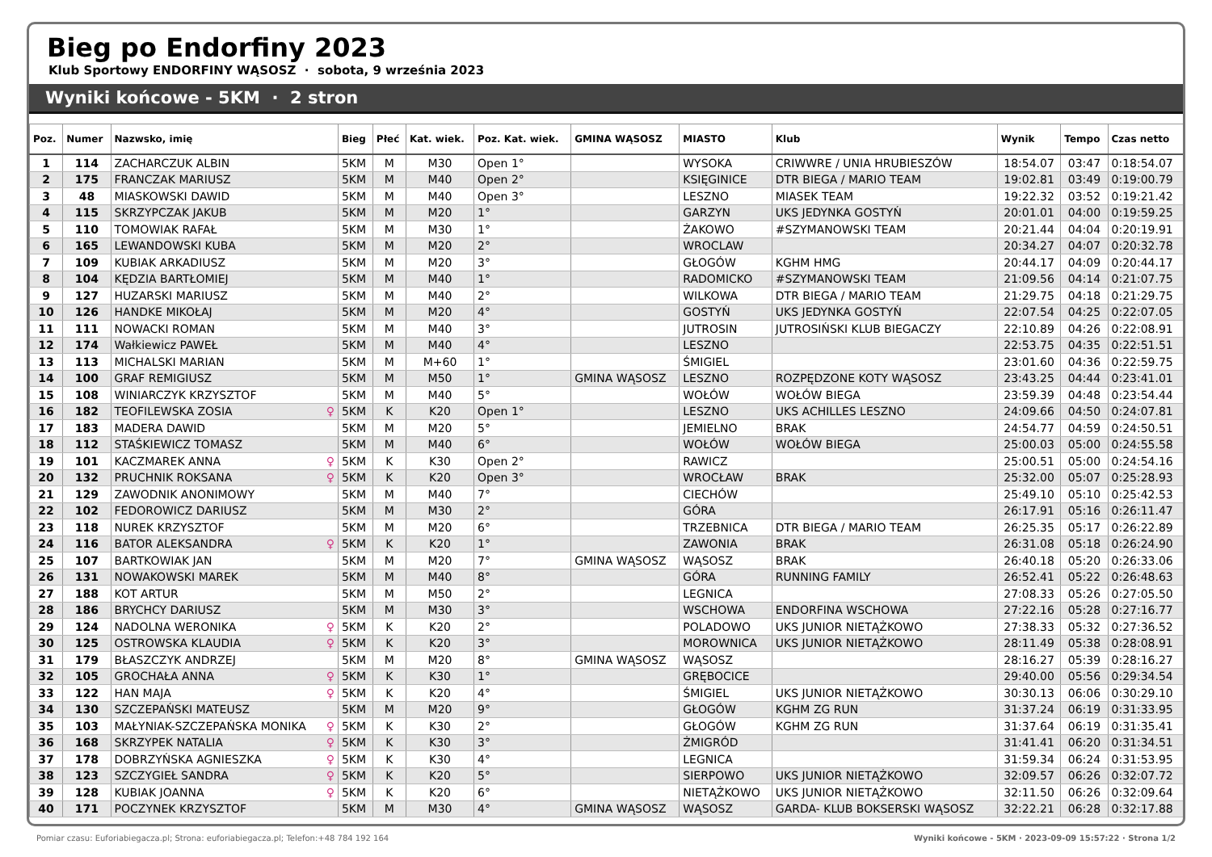Bieg po Endorfiny 2023
Klub Sportowy ENDORFINY WĄSOSZ · sobota, 9 września 2023
Wyniki końcowe - 5KM · 2 stron
| Poz. | Numer | Nazwsko, imię | Bieg | Płeć | Kat. wiek. | Poz. Kat. wiek. | GMINA WĄSOSZ | MIASTO | Klub | Wynik | Tempo | Czas netto |
| --- | --- | --- | --- | --- | --- | --- | --- | --- | --- | --- | --- | --- |
| 1 | 114 | ZACHARCZUK ALBIN | 5KM | M | M30 | Open 1° | | WYSOKA | CRIWWRE / UNIA HRUBIESZÓW | 18:54.07 | 03:47 | 0:18:54.07 |
| 2 | 175 | FRANCZAK MARIUSZ | 5KM | M | M40 | Open 2° | | KSIĘGINICE | DTR BIEGA / MARIO TEAM | 19:02.81 | 03:49 | 0:19:00.79 |
| 3 | 48 | MIASKOWSKI DAWID | 5KM | M | M40 | Open 3° | | LESZNO | MIASEK TEAM | 19:22.32 | 03:52 | 0:19:21.42 |
| 4 | 115 | SKRZYPCZAK JAKUB | 5KM | M | M20 | 1° | | GARZYN | UKS JEDYNKA GOSTYŃ | 20:01.01 | 04:00 | 0:19:59.25 |
| 5 | 110 | TOMOWIAK RAFAŁ | 5KM | M | M30 | 1° | | ŻAKOWO | #SZYMANOWSKI TEAM | 20:21.44 | 04:04 | 0:20:19.91 |
| 6 | 165 | LEWANDOWSKI KUBA | 5KM | M | M20 | 2° | | WROCLAW | | 20:34.27 | 04:07 | 0:20:32.78 |
| 7 | 109 | KUBIAK ARKADIUSZ | 5KM | M | M20 | 3° | | GŁOGÓW | KGHM HMG | 20:44.17 | 04:09 | 0:20:44.17 |
| 8 | 104 | KĘDZIA BARTŁOMIEJ | 5KM | M | M40 | 1° | | RADOMICKO | #SZYMANOWSKI TEAM | 21:09.56 | 04:14 | 0:21:07.75 |
| 9 | 127 | HUZARSKI MARIUSZ | 5KM | M | M40 | 2° | | WILKOWA | DTR BIEGA / MARIO TEAM | 21:29.75 | 04:18 | 0:21:29.75 |
| 10 | 126 | HANDKE MIKOŁAJ | 5KM | M | M20 | 4° | | GOSTYŃ | UKS JEDYNKA GOSTYŃ | 22:07.54 | 04:25 | 0:22:07.05 |
| 11 | 111 | NOWACKI ROMAN | 5KM | M | M40 | 3° | | JUTROSIN | JUTROSIŃSKI KLUB BIEGACZY | 22:10.89 | 04:26 | 0:22:08.91 |
| 12 | 174 | Wałkiewicz PAWEŁ | 5KM | M | M40 | 4° | | LESZNO | | 22:53.75 | 04:35 | 0:22:51.51 |
| 13 | 113 | MICHALSKI MARIAN | 5KM | M | M+60 | 1° | | ŚMIGIEL | | 23:01.60 | 04:36 | 0:22:59.75 |
| 14 | 100 | GRAF REMIGIUSZ | 5KM | M | M50 | 1° | GMINA WĄSOSZ | LESZNO | ROZPĘDZONE KOTY WĄSOSZ | 23:43.25 | 04:44 | 0:23:41.01 |
| 15 | 108 | WINIARCZYK KRZYSZTOF | 5KM | M | M40 | 5° | | WOŁÓW | WOŁÓW BIEGA | 23:59.39 | 04:48 | 0:23:54.44 |
| 16 | 182 | TEOFILEWSKA ZOSIA ♀ | 5KM | K | K20 | Open 1° | | LESZNO | UKS ACHILLES LESZNO | 24:09.66 | 04:50 | 0:24:07.81 |
| 17 | 183 | MADERA DAWID | 5KM | M | M20 | 5° | | JEMIELNO | BRAK | 24:54.77 | 04:59 | 0:24:50.51 |
| 18 | 112 | STAŚKIEWICZ TOMASZ | 5KM | M | M40 | 6° | | WOŁÓW | WOŁÓW BIEGA | 25:00.03 | 05:00 | 0:24:55.58 |
| 19 | 101 | KACZMAREK ANNA ♀ | 5KM | K | K30 | Open 2° | | RAWICZ | | 25:00.51 | 05:00 | 0:24:54.16 |
| 20 | 132 | PRUCHNIK ROKSANA ♀ | 5KM | K | K20 | Open 3° | | WROCŁAW | BRAK | 25:32.00 | 05:07 | 0:25:28.93 |
| 21 | 129 | ZAWODNIK ANONIMOWY | 5KM | M | M40 | 7° | | CIECHÓW | | 25:49.10 | 05:10 | 0:25:42.53 |
| 22 | 102 | FEDOROWICZ DARIUSZ | 5KM | M | M30 | 2° | | GÓRA | | 26:17.91 | 05:16 | 0:26:11.47 |
| 23 | 118 | NUREK KRZYSZTOF | 5KM | M | M20 | 6° | | TRZEBNICA | DTR BIEGA / MARIO TEAM | 26:25.35 | 05:17 | 0:26:22.89 |
| 24 | 116 | BATOR ALEKSANDRA ♀ | 5KM | K | K20 | 1° | | ZAWONIA | BRAK | 26:31.08 | 05:18 | 0:26:24.90 |
| 25 | 107 | BARTKOWIAK JAN | 5KM | M | M20 | 7° | GMINA WĄSOSZ | WĄSOSZ | BRAK | 26:40.18 | 05:20 | 0:26:33.06 |
| 26 | 131 | NOWAKOWSKI MAREK | 5KM | M | M40 | 8° | | GÓRA | RUNNING FAMILY | 26:52.41 | 05:22 | 0:26:48.63 |
| 27 | 188 | KOT ARTUR | 5KM | M | M50 | 2° | | LEGNICA | | 27:08.33 | 05:26 | 0:27:05.50 |
| 28 | 186 | BRYCHCY DARIUSZ | 5KM | M | M30 | 3° | | WSCHOWA | ENDORFINA WSCHOWA | 27:22.16 | 05:28 | 0:27:16.77 |
| 29 | 124 | NADOLNA WERONIKA ♀ | 5KM | K | K20 | 2° | | POLADOWO | UKS JUNIOR NIETĄŻKOWO | 27:38.33 | 05:32 | 0:27:36.52 |
| 30 | 125 | OSTROWSKA KLAUDIA ♀ | 5KM | K | K20 | 3° | | MOROWNICA | UKS JUNIOR NIETĄŻKOWO | 28:11.49 | 05:38 | 0:28:08.91 |
| 31 | 179 | BŁASZCZYK ANDRZEJ | 5KM | M | M20 | 8° | GMINA WĄSOSZ | WĄSOSZ | | 28:16.27 | 05:39 | 0:28:16.27 |
| 32 | 105 | GROCHAŁA ANNA ♀ | 5KM | K | K30 | 1° | | GRĘBOCICE | | 29:40.00 | 05:56 | 0:29:34.54 |
| 33 | 122 | HAN MAJA ♀ | 5KM | K | K20 | 4° | | ŚMIGIEL | UKS JUNIOR NIETĄŻKOWO | 30:30.13 | 06:06 | 0:30:29.10 |
| 34 | 130 | SZCZEPAŃSKI MATEUSZ | 5KM | M | M20 | 9° | | GŁOGÓW | KGHM ZG RUN | 31:37.24 | 06:19 | 0:31:33.95 |
| 35 | 103 | MAŁYNIAK-SZCZEPAŃSKA MONIKA ♀ | 5KM | K | K30 | 2° | | GŁOGÓW | KGHM ZG RUN | 31:37.64 | 06:19 | 0:31:35.41 |
| 36 | 168 | SKRZYPEK NATALIA ♀ | 5KM | K | K30 | 3° | | ŻMIGRÓD | | 31:41.41 | 06:20 | 0:31:34.51 |
| 37 | 178 | DOBRZYŃSKA AGNIESZKA ♀ | 5KM | K | K30 | 4° | | LEGNICA | | 31:59.34 | 06:24 | 0:31:53.95 |
| 38 | 123 | SZCZYGIEŁ SANDRA ♀ | 5KM | K | K20 | 5° | | SIERPOWO | UKS JUNIOR NIETĄŻKOWO | 32:09.57 | 06:26 | 0:32:07.72 |
| 39 | 128 | KUBIAK JOANNA ♀ | 5KM | K | K20 | 6° | | NIETĄŻKOWO | UKS JUNIOR NIETĄŻKOWO | 32:11.50 | 06:26 | 0:32:09.64 |
| 40 | 171 | POCZYNEK KRZYSZTOF | 5KM | M | M30 | 4° | GMINA WĄSOSZ | WĄSOSZ | GARDA- KLUB BOKSERSKI WĄSOSZ | 32:22.21 | 06:28 | 0:32:17.88 |
Pomiar czasu: Euforiabiegacza.pl; Strona: euforiabiegacza.pl; Telefon:+48 784 192 164 Wyniki końcowe - 5KM · 2023-09-09 15:57:22 · Strona 1/2